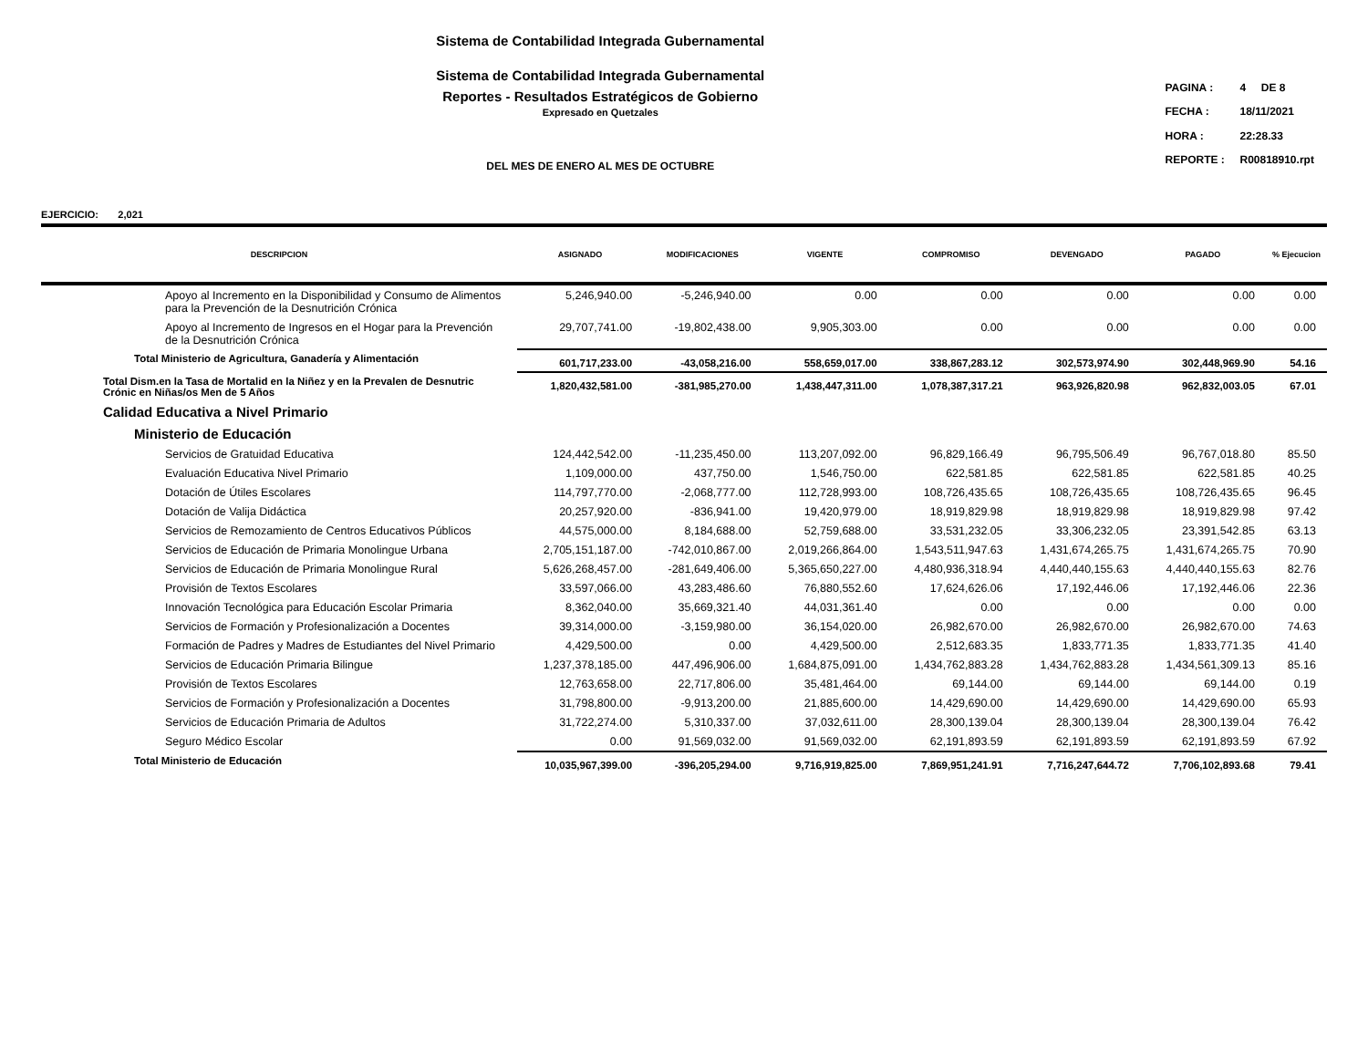Sistema de Contabilidad Integrada Gubernamental
Sistema de Contabilidad Integrada Gubernamental
Reportes - Resultados Estratégicos de Gobierno
Expresado en Quetzales
DEL MES DE ENERO AL MES DE OCTUBRE
| PAGINA : | 4 DE 8 |
| FECHA : | 18/11/2021 |
| HORA : | 22:28.33 |
| REPORTE : | R00818910.rpt |
EJERCICIO: 2,021
| DESCRIPCION | ASIGNADO | MODIFICACIONES | VIGENTE | COMPROMISO | DEVENGADO | PAGADO | % Ejecucion |
| --- | --- | --- | --- | --- | --- | --- | --- |
| Apoyo al Incremento en la Disponibilidad y Consumo de Alimentos para la Prevención de la Desnutrición Crónica | 5,246,940.00 | -5,246,940.00 | 0.00 | 0.00 | 0.00 | 0.00 | 0.00 |
| Apoyo al Incremento de Ingresos en el Hogar para la Prevención de la Desnutrición Crónica | 29,707,741.00 | -19,802,438.00 | 9,905,303.00 | 0.00 | 0.00 | 0.00 | 0.00 |
| Total Ministerio de Agricultura, Ganadería y Alimentación | 601,717,233.00 | -43,058,216.00 | 558,659,017.00 | 338,867,283.12 | 302,573,974.90 | 302,448,969.90 | 54.16 |
| Total Dism.en la Tasa de Mortalid en la Niñez y en la Prevalen de Desnutric Crónic en Niñas/os Men de 5 Años | 1,820,432,581.00 | -381,985,270.00 | 1,438,447,311.00 | 1,078,387,317.21 | 963,926,820.98 | 962,832,003.05 | 67.01 |
| Calidad Educativa a Nivel Primario | | | | | | | |
| Ministerio de Educación | | | | | | | |
| Servicios de Gratuidad Educativa | 124,442,542.00 | -11,235,450.00 | 113,207,092.00 | 96,829,166.49 | 96,795,506.49 | 96,767,018.80 | 85.50 |
| Evaluación Educativa Nivel Primario | 1,109,000.00 | 437,750.00 | 1,546,750.00 | 622,581.85 | 622,581.85 | 622,581.85 | 40.25 |
| Dotación de Útiles Escolares | 114,797,770.00 | -2,068,777.00 | 112,728,993.00 | 108,726,435.65 | 108,726,435.65 | 108,726,435.65 | 96.45 |
| Dotación de Valija Didáctica | 20,257,920.00 | -836,941.00 | 19,420,979.00 | 18,919,829.98 | 18,919,829.98 | 18,919,829.98 | 97.42 |
| Servicios de Remozamiento de Centros Educativos Públicos | 44,575,000.00 | 8,184,688.00 | 52,759,688.00 | 33,531,232.05 | 33,306,232.05 | 23,391,542.85 | 63.13 |
| Servicios de Educación de Primaria Monolingue Urbana | 2,705,151,187.00 | -742,010,867.00 | 2,019,266,864.00 | 1,543,511,947.63 | 1,431,674,265.75 | 1,431,674,265.75 | 70.90 |
| Servicios de Educación de Primaria Monolingue Rural | 5,626,268,457.00 | -281,649,406.00 | 5,365,650,227.00 | 4,480,936,318.94 | 4,440,440,155.63 | 4,440,440,155.63 | 82.76 |
| Provisión de Textos Escolares | 33,597,066.00 | 43,283,486.60 | 76,880,552.60 | 17,624,626.06 | 17,192,446.06 | 17,192,446.06 | 22.36 |
| Innovación Tecnológica para Educación Escolar Primaria | 8,362,040.00 | 35,669,321.40 | 44,031,361.40 | 0.00 | 0.00 | 0.00 | 0.00 |
| Servicios de Formación y Profesionalización a Docentes | 39,314,000.00 | -3,159,980.00 | 36,154,020.00 | 26,982,670.00 | 26,982,670.00 | 26,982,670.00 | 74.63 |
| Formación de Padres y Madres de Estudiantes del Nivel Primario | 4,429,500.00 | 0.00 | 4,429,500.00 | 2,512,683.35 | 1,833,771.35 | 1,833,771.35 | 41.40 |
| Servicios de Educación Primaria Bilingue | 1,237,378,185.00 | 447,496,906.00 | 1,684,875,091.00 | 1,434,762,883.28 | 1,434,762,883.28 | 1,434,561,309.13 | 85.16 |
| Provisión de Textos Escolares | 12,763,658.00 | 22,717,806.00 | 35,481,464.00 | 69,144.00 | 69,144.00 | 69,144.00 | 0.19 |
| Servicios de Formación y Profesionalización a Docentes | 31,798,800.00 | -9,913,200.00 | 21,885,600.00 | 14,429,690.00 | 14,429,690.00 | 14,429,690.00 | 65.93 |
| Servicios de Educación Primaria de Adultos | 31,722,274.00 | 5,310,337.00 | 37,032,611.00 | 28,300,139.04 | 28,300,139.04 | 28,300,139.04 | 76.42 |
| Seguro Médico Escolar | 0.00 | 91,569,032.00 | 91,569,032.00 | 62,191,893.59 | 62,191,893.59 | 62,191,893.59 | 67.92 |
| Total Ministerio de Educación | 10,035,967,399.00 | -396,205,294.00 | 9,716,919,825.00 | 7,869,951,241.91 | 7,716,247,644.72 | 7,706,102,893.68 | 79.41 |